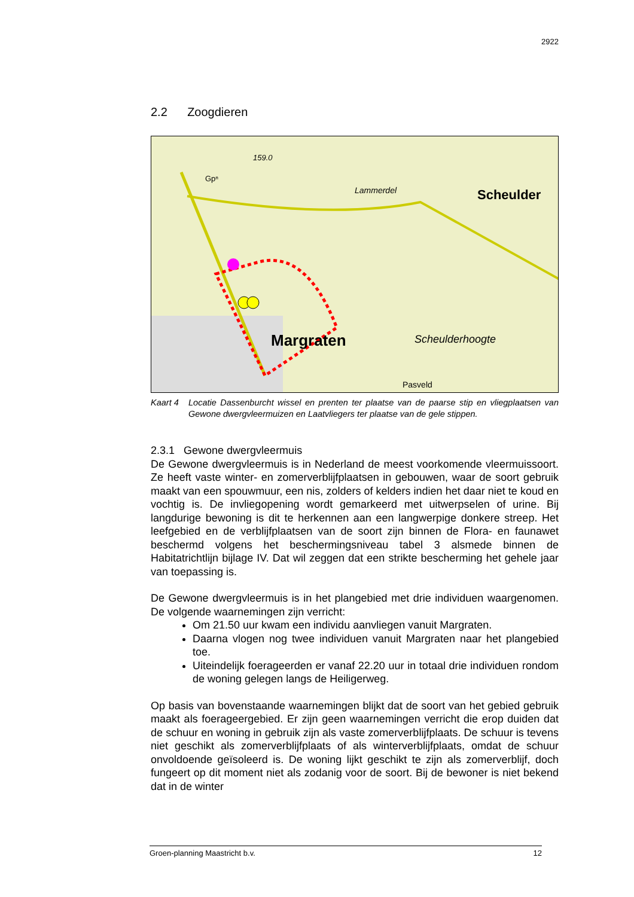2922
2.2 Zoogdieren
Margraten
Scheulder
Scheulderhoogte
Pasveld
159.0
Gpⁿ
Lammerdel
Kaart 4 Locatie Dassenburcht wissel en prenten ter plaatse van de paarse stip en vliegplaatsen van Gewone dwergvleermuizen en Laatvliegers ter plaatse van de gele stippen.
2.3.1 Gewone dwergvleermuis
De Gewone dwergvleermuis is in Nederland de meest voorkomende vleermuissoort. Ze heeft vaste winter- en zomerverblijfplaatsen in gebouwen, waar de soort gebruik maakt van een spouwmuur, een nis, zolders of kelders indien het daar niet te koud en vochtig is. De invliegopening wordt gemarkeerd met uitwerpselen of urine. Bij langdurige bewoning is dit te herkennen aan een langwerpige donkere streep. Het leefgebied en de verblijfplaatsen van de soort zijn binnen de Flora- en faunawet beschermd volgens het beschermingsniveau tabel 3 alsmede binnen de Habitatrichtlijn bijlage IV. Dat wil zeggen dat een strikte bescherming het gehele jaar van toepassing is.
De Gewone dwergvleermuis is in het plangebied met drie individuen waargenomen. De volgende waarnemingen zijn verricht:
Om 21.50 uur kwam een individu aanvliegen vanuit Margraten.
Daarna vlogen nog twee individuen vanuit Margraten naar het plangebied toe.
Uiteindelijk foerageerden er vanaf 22.20 uur in totaal drie individuen rondom de woning gelegen langs de Heiligerweg.
Op basis van bovenstaande waarnemingen blijkt dat de soort van het gebied gebruik maakt als foerageergebied. Er zijn geen waarnemingen verricht die erop duiden dat de schuur en woning in gebruik zijn als vaste zomerverblijfplaats. De schuur is tevens niet geschikt als zomerverblijfplaats of als winterverblijfplaats, omdat de schuur onvoldoende geïsoleerd is. De woning lijkt geschikt te zijn als zomerverblijf, doch fungeert op dit moment niet als zodanig voor de soort. Bij de bewoner is niet bekend dat in de winter
Groen-planning Maastricht b.v. 12